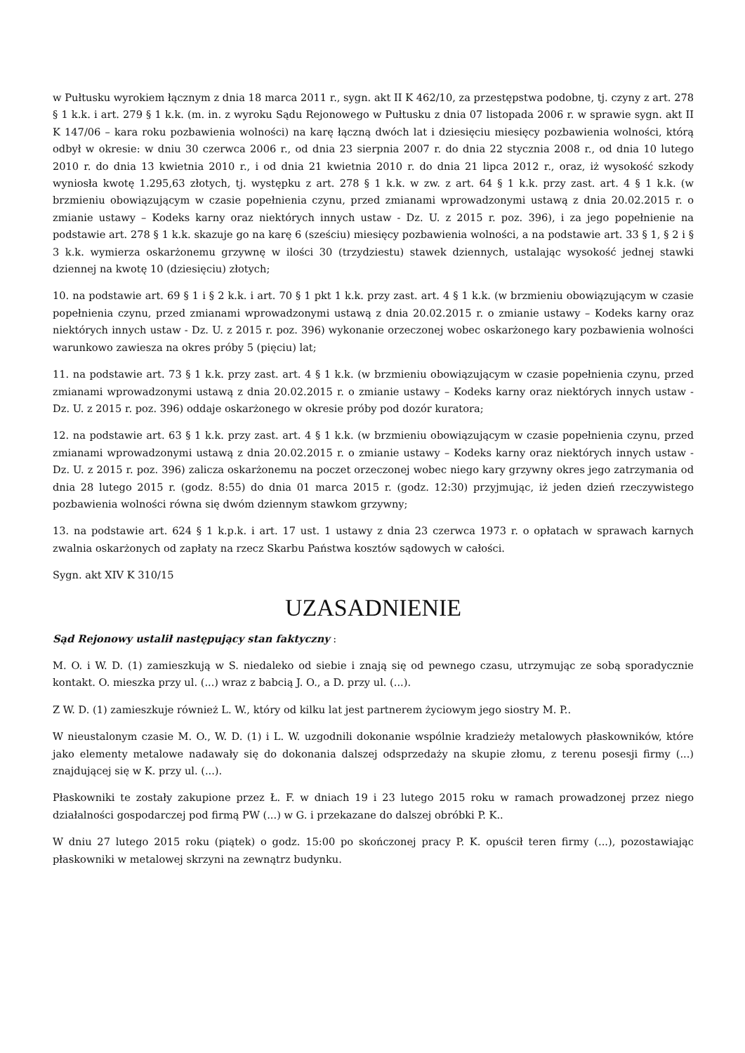w Pułtusku wyrokiem łącznym z dnia 18 marca 2011 r., sygn. akt II K 462/10, za przestępstwa podobne, tj. czyny z art. 278 § 1 k.k. i art. 279 § 1 k.k. (m. in. z wyroku Sądu Rejonowego w Pułtusku z dnia 07 listopada 2006 r. w sprawie sygn. akt II K 147/06 – kara roku pozbawienia wolności) na karę łączną dwóch lat i dziesięciu miesięcy pozbawienia wolności, którą odbył w okresie: w dniu 30 czerwca 2006 r., od dnia 23 sierpnia 2007 r. do dnia 22 stycznia 2008 r., od dnia 10 lutego 2010 r. do dnia 13 kwietnia 2010 r., i od dnia 21 kwietnia 2010 r. do dnia 21 lipca 2012 r., oraz, iż wysokość szkody wyniosła kwotę 1.295,63 złotych, tj. występku z art. 278 § 1 k.k. w zw. z art. 64 § 1 k.k. przy zast. art. 4 § 1 k.k. (w brzmieniu obowiązującym w czasie popełnienia czynu, przed zmianami wprowadzonymi ustawą z dnia 20.02.2015 r. o zmianie ustawy – Kodeks karny oraz niektórych innych ustaw - Dz. U. z 2015 r. poz. 396), i za jego popełnienie na podstawie art. 278 § 1 k.k. skazuje go na karę 6 (sześciu) miesięcy pozbawienia wolności, a na podstawie art. 33 § 1, § 2 i § 3 k.k. wymierza oskarżonemu grzywnę w ilości 30 (trzydziestu) stawek dziennych, ustalając wysokość jednej stawki dziennej na kwotę 10 (dziesięciu) złotych;
10. na podstawie art. 69 § 1 i § 2 k.k. i art. 70 § 1 pkt 1 k.k. przy zast. art. 4 § 1 k.k. (w brzmieniu obowiązującym w czasie popełnienia czynu, przed zmianami wprowadzonymi ustawą z dnia 20.02.2015 r. o zmianie ustawy – Kodeks karny oraz niektórych innych ustaw - Dz. U. z 2015 r. poz. 396) wykonanie orzeczonej wobec oskarżonego kary pozbawienia wolności warunkowo zawiesza na okres próby 5 (pięciu) lat;
11. na podstawie art. 73 § 1 k.k. przy zast. art. 4 § 1 k.k. (w brzmieniu obowiązującym w czasie popełnienia czynu, przed zmianami wprowadzonymi ustawą z dnia 20.02.2015 r. o zmianie ustawy – Kodeks karny oraz niektórych innych ustaw - Dz. U. z 2015 r. poz. 396) oddaje oskarżonego w okresie próby pod dozór kuratora;
12. na podstawie art. 63 § 1 k.k. przy zast. art. 4 § 1 k.k. (w brzmieniu obowiązującym w czasie popełnienia czynu, przed zmianami wprowadzonymi ustawą z dnia 20.02.2015 r. o zmianie ustawy – Kodeks karny oraz niektórych innych ustaw - Dz. U. z 2015 r. poz. 396) zalicza oskarżonemu na poczet orzeczonej wobec niego kary grzywny okres jego zatrzymania od dnia 28 lutego 2015 r. (godz. 8:55) do dnia 01 marca 2015 r. (godz. 12:30) przyjmując, iż jeden dzień rzeczywistego pozbawienia wolności równa się dwóm dziennym stawkom grzywny;
13. na podstawie art. 624 § 1 k.p.k. i art. 17 ust. 1 ustawy z dnia 23 czerwca 1973 r. o opłatach w sprawach karnych zwalnia oskarżonych od zapłaty na rzecz Skarbu Państwa kosztów sądowych w całości.
Sygn. akt XIV K 310/15
UZASADNIENIE
Sąd Rejonowy ustalił następujący stan faktyczny :
M. O. i W. D. (1) zamieszkują w S. niedaleko od siebie i znają się od pewnego czasu, utrzymując ze sobą sporadycznie kontakt. O. mieszka przy ul. (...) wraz z babcią J. O., a D. przy ul. (...).
Z W. D. (1) zamieszkuje również L. W., który od kilku lat jest partnerem życiowym jego siostry M. P..
W nieustalonym czasie M. O., W. D. (1) i L. W. uzgodnili dokonanie wspólnie kradzieży metalowych płaskowników, które jako elementy metalowe nadawały się do dokonania dalszej odsprzedaży na skupie złomu, z terenu posesji firmy (...) znajdującej się w K. przy ul. (...).
Płaskowniki te zostały zakupione przez Ł. F. w dniach 19 i 23 lutego 2015 roku w ramach prowadzonej przez niego działalności gospodarczej pod firmą PW (...) w G. i przekazane do dalszej obróbki P. K..
W dniu 27 lutego 2015 roku (piątek) o godz. 15:00 po skończonej pracy P. K. opuścił teren firmy (...), pozostawiając płaskowniki w metalowej skrzyni na zewnątrz budynku.